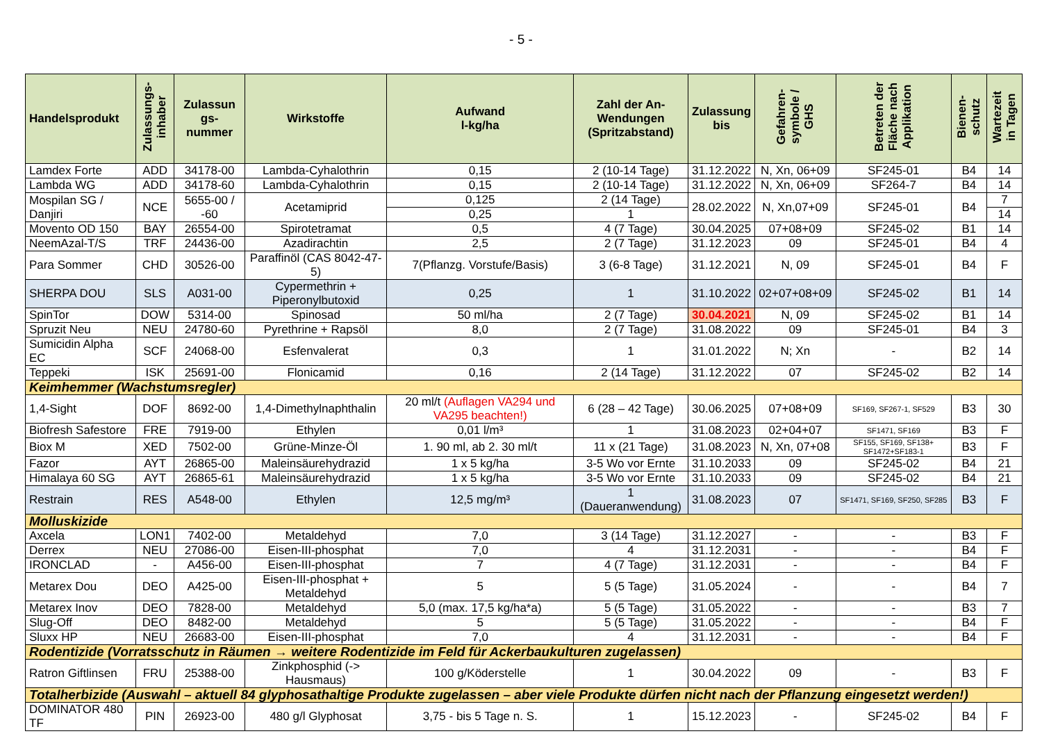- 5 -
| Handelsprodukt | Zulassungs- inhaber | Zulassun gs- nummer | Wirkstoffe | Aufwand l-kg/ha | Zahl der An- Wendungen (Spritzabstand) | Zulassung bis | Gefahren- symbole / GHS | Betreten der Fläche nach Applikation | Bienen- schutz | Wartezeit in Tagen |
| --- | --- | --- | --- | --- | --- | --- | --- | --- | --- | --- |
| Lamdex Forte | ADD | 34178-00 | Lambda-Cyhalothrin | 0,15 | 2 (10-14 Tage) | 31.12.2022 | N, Xn, 06+09 | SF245-01 | B4 | 14 |
| Lambda WG | ADD | 34178-60 | Lambda-Cyhalothrin | 0,15 | 2 (10-14 Tage) | 31.12.2022 | N, Xn, 06+09 | SF264-7 | B4 | 14 |
| Mospilan SG / Danjiri | NCE | 5655-00 / -60 | Acetamiprid | 0,125 | 2 (14 Tage) | 28.02.2022 | N, Xn,07+09 | SF245-01 | B4 | 7 |
| | | | | 0,25 | 1 | | | | | 14 |
| Movento OD 150 | BAY | 26554-00 | Spirotetramat | 0,5 | 4 (7 Tage) | 30.04.2025 | 07+08+09 | SF245-02 | B1 | 14 |
| NeemAzal-T/S | TRF | 24436-00 | Azadirachtin | 2,5 | 2 (7 Tage) | 31.12.2023 | 09 | SF245-01 | B4 | 4 |
| Para Sommer | CHD | 30526-00 | Paraffinöl (CAS 8042-47-5) | 7(Pflanzg. Vorstufe/Basis) | 3 (6-8 Tage) | 31.12.2021 | N, 09 | SF245-01 | B4 | F |
| SHERPA DOU | SLS | A031-00 | Cypermethrin + Piperonylbutoxid | 0,25 | 1 | 31.10.2022 | 02+07+08+09 | SF245-02 | B1 | 14 |
| SpinTor | DOW | 5314-00 | Spinosad | 50 ml/ha | 2 (7 Tage) | 30.04.2021 | N, 09 | SF245-02 | B1 | 14 |
| Spruzit Neu | NEU | 24780-60 | Pyrethrine + Rapsöl | 8,0 | 2 (7 Tage) | 31.08.2022 | 09 | SF245-01 | B4 | 3 |
| Sumicidin Alpha EC | SCF | 24068-00 | Esfenvalerat | 0,3 | 1 | 31.01.2022 | N; Xn | - | B2 | 14 |
| Teppeki | ISK | 25691-00 | Flonicamid | 0,16 | 2 (14 Tage) | 31.12.2022 | 07 | SF245-02 | B2 | 14 |
| Keimhemmer (Wachstumsregler) | | | | | | | | | | |
| 1,4-Sight | DOF | 8692-00 | 1,4-Dimethylnaphthalin | 20 ml/t (Auflagen VA294 und VA295 beachten!) | 6 (28 – 42 Tage) | 30.06.2025 | 07+08+09 | SF169, SF267-1, SF529 | B3 | 30 |
| Biofresh Safestore | FRE | 7919-00 | Ethylen | 0,01 l/m³ | 1 | 31.08.2023 | 02+04+07 | SF1471, SF169 | B3 | F |
| Biox M | XED | 7502-00 | Grüne-Minze-Öl | 1. 90 ml, ab 2. 30 ml/t | 11 x (21 Tage) | 31.08.2023 | N, Xn, 07+08 | SF155, SF169, SF138+ SF1472+SF183-1 | B3 | F |
| Fazor | AYT | 26865-00 | Maleinsäurehydrazid | 1 x 5 kg/ha | 3-5 Wo vor Ernte | 31.10.2033 | 09 | SF245-02 | B4 | 21 |
| Himalaya 60 SG | AYT | 26865-61 | Maleinsäurehydrazid | 1 x 5 kg/ha | 3-5 Wo vor Ernte | 31.10.2033 | 09 | SF245-02 | B4 | 21 |
| Restrain | RES | A548-00 | Ethylen | 12,5 mg/m³ | 1 (Daueranwendung) | 31.08.2023 | 07 | SF1471, SF169, SF250, SF285 | B3 | F |
| Molluskizide | | | | | | | | | | |
| Axcela | LON1 | 7402-00 | Metaldehyd | 7,0 | 3 (14 Tage) | 31.12.2027 | - | - | B3 | F |
| Derrex | NEU | 27086-00 | Eisen-III-phosphat | 7,0 | 4 | 31.12.2031 | - | - | B4 | F |
| IRONCLAD | - | A456-00 | Eisen-III-phosphat | 7 | 4 (7 Tage) | 31.12.2031 | - | - | B4 | F |
| Metarex Dou | DEO | A425-00 | Eisen-III-phosphat + Metaldehyd | 5 | 5 (5 Tage) | 31.05.2024 | - | - | B4 | 7 |
| Metarex Inov | DEO | 7828-00 | Metaldehyd | 5,0 (max. 17,5 kg/ha*a) | 5 (5 Tage) | 31.05.2022 | - | - | B3 | 7 |
| Slug-Off | DEO | 8482-00 | Metaldehyd | 5 | 5 (5 Tage) | 31.05.2022 | - | - | B4 | F |
| Sluxx HP | NEU | 26683-00 | Eisen-III-phosphat | 7,0 | 4 | 31.12.2031 | - | - | B4 | F |
| Rodentizide (Vorratsschutz in Räumen → weitere Rodentizide im Feld für Ackerbaukulturen zugelassen) | | | | | | | | | | |
| Ratron Giftlinsen | FRU | 25388-00 | Zinkphosphid (-> Hausmaus) | 100 g/Köderstelle | 1 | 30.04.2022 | 09 | - | B3 | F |
| Totalherbizide (Auswahl – aktuell 84 glyphosathaltige Produkte zugelassen – aber viele Produkte dürfen nicht nach der Pflanzung eingesetzt werden!) | | | | | | | | | | |
| DOMINATOR 480 TF | PIN | 26923-00 | 480 g/l Glyphosat | 3,75 - bis 5 Tage n. S. | 1 | 15.12.2023 | - | SF245-02 | B4 | F |